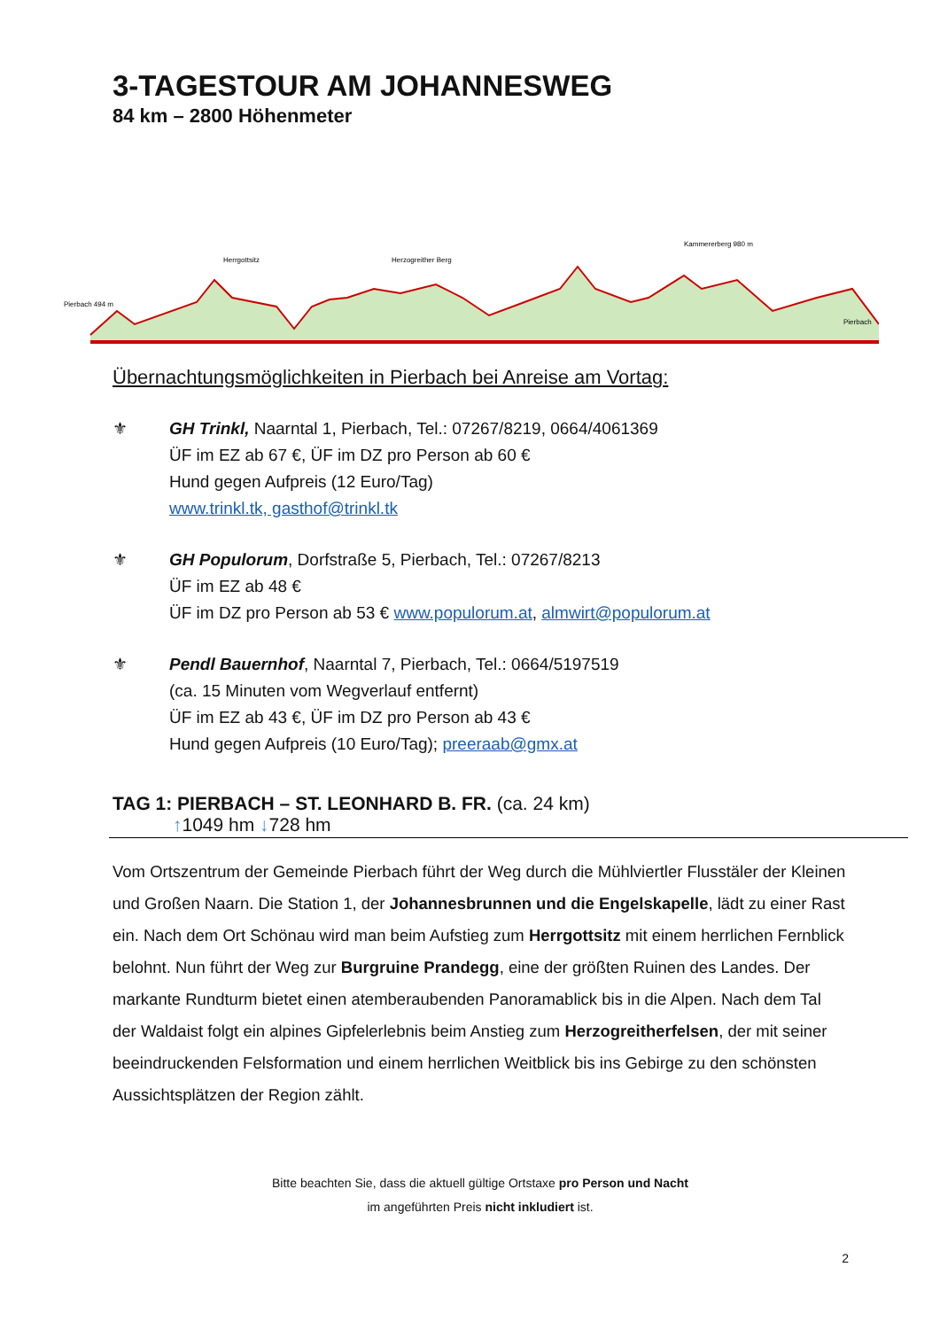3-TAGESTOUR AM JOHANNESWEG
84 km – 2800 Höhenmeter
Pierbach 494 m
Herrgottsitz
Herzogreither Berg
Kammererberg 980 m
Pierbach
Übernachtungsmöglichkeiten in Pierbach bei Anreise am Vortag:
⚜ GH Trinkl, Naarntal 1, Pierbach, Tel.: 07267/8219, 0664/4061369
ÜF im EZ ab 67 €, ÜF im DZ pro Person ab 60 €
Hund gegen Aufpreis (12 Euro/Tag)
www.trinkl.tk, gasthof@trinkl.tk
⚜ GH Populorum, Dorfstraße 5, Pierbach, Tel.: 07267/8213
ÜF im EZ ab 48 €
ÜF im DZ pro Person ab 53 € www.populorum.at, almwirt@populorum.at
⚜ Pendl Bauernhof, Naarntal 7, Pierbach, Tel.: 0664/5197519
(ca. 15 Minuten vom Wegverlauf entfernt)
ÜF im EZ ab 43 €, ÜF im DZ pro Person ab 43 €
Hund gegen Aufpreis (10 Euro/Tag); preeraab@gmx.at
TAG 1: PIERBACH – ST. LEONHARD B. FR. (ca. 24 km)
↑1049 hm ↓728 hm
Vom Ortszentrum der Gemeinde Pierbach führt der Weg durch die Mühlviertler Flusstäler der Kleinen und Großen Naarn. Die Station 1, der Johannesbrunnen und die Engelskapelle, lädt zu einer Rast ein. Nach dem Ort Schönau wird man beim Aufstieg zum Herrgottsitz mit einem herrlichen Fernblick belohnt. Nun führt der Weg zur Burgruine Prandegg, eine der größten Ruinen des Landes. Der markante Rundturm bietet einen atemberaubenden Panoramablick bis in die Alpen. Nach dem Tal der Waldaist folgt ein alpines Gipfelerlebnis beim Anstieg zum Herzogreitherfelsen, der mit seiner beeindruckenden Felsformation und einem herrlichen Weitblick bis ins Gebirge zu den schönsten Aussichtsplätzen der Region zählt.
Bitte beachten Sie, dass die aktuell gültige Ortstaxe pro Person und Nacht
im angeführten Preis nicht inkludiert ist.
2